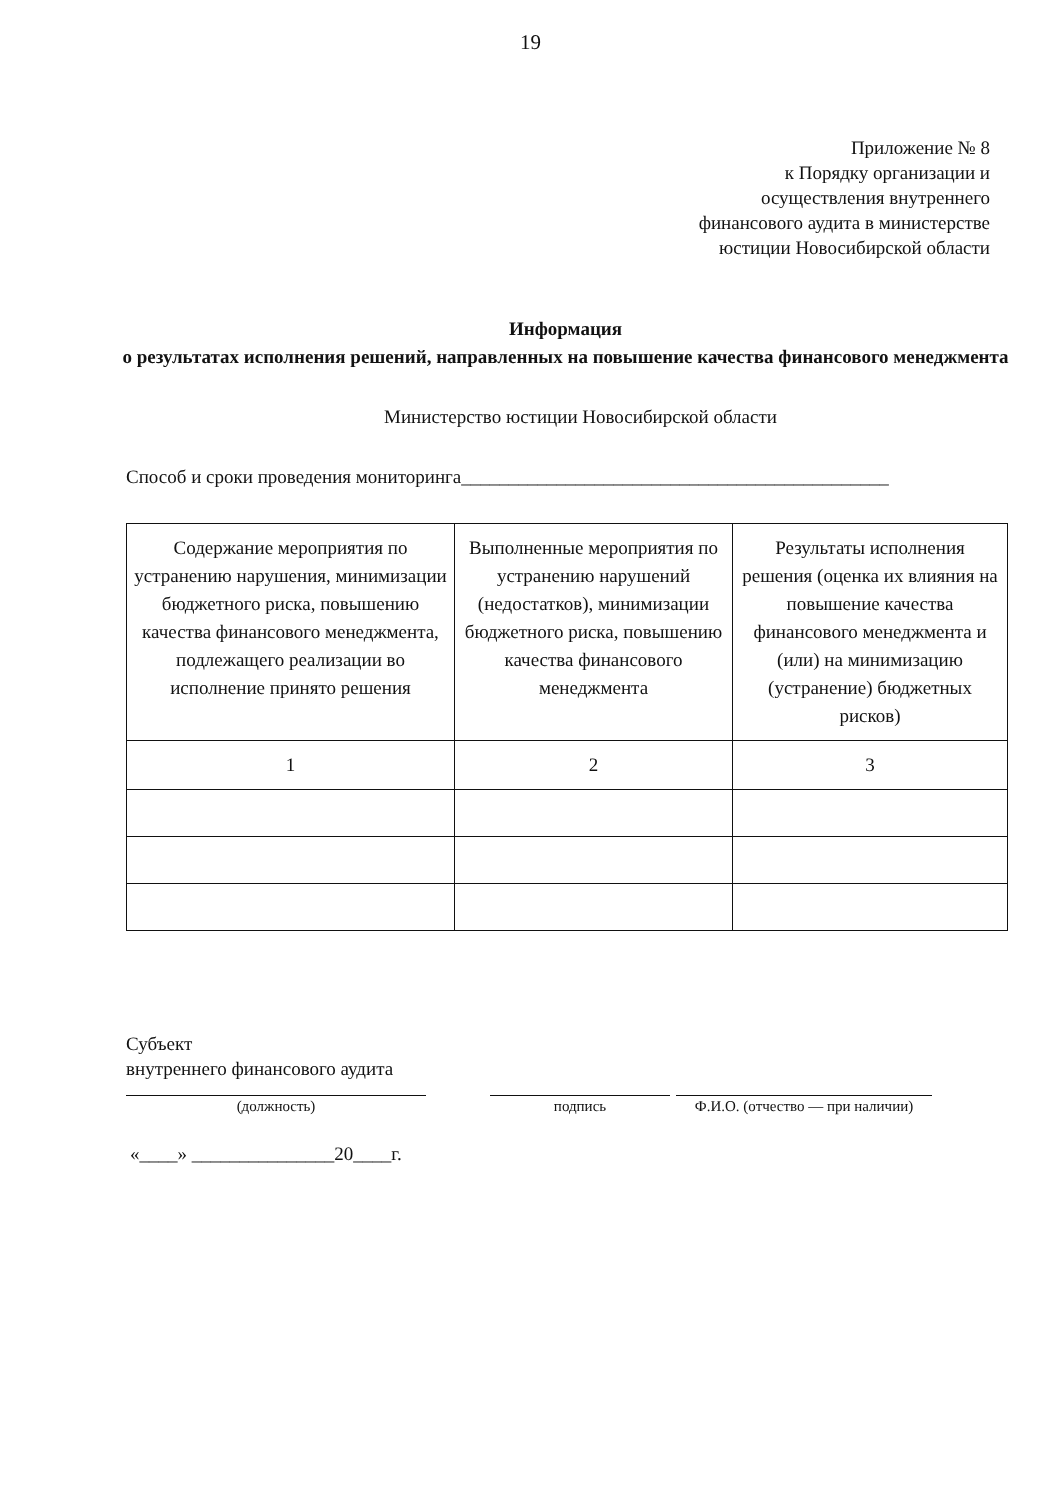19
Приложение № 8
к Порядку организации и
осуществления внутреннего
финансового аудита в министерстве
юстиции Новосибирской области
Информация
о результатах исполнения решений, направленных на повышение качества финансового менеджмента
Министерство юстиции Новосибирской области
Способ и сроки проведения мониторинга_____________________________________________
| Содержание мероприятия по устранению нарушения, минимизации бюджетного риска, повышению качества финансового менеджмента, подлежащего реализации во исполнение принято решения | Выполненные мероприятия по устранению нарушений (недостатков), минимизации бюджетного риска, повышению качества финансового менеджмента | Результаты исполнения решения (оценка их влияния на повышение качества финансового менеджмента и (или) на минимизацию (устранение) бюджетных рисков) |
| --- | --- | --- |
| 1 | 2 | 3 |
Субъект
внутреннего финансового аудита
(должность) подпись Ф.И.О. (отчество — при наличии)
«____» _______________20____г.